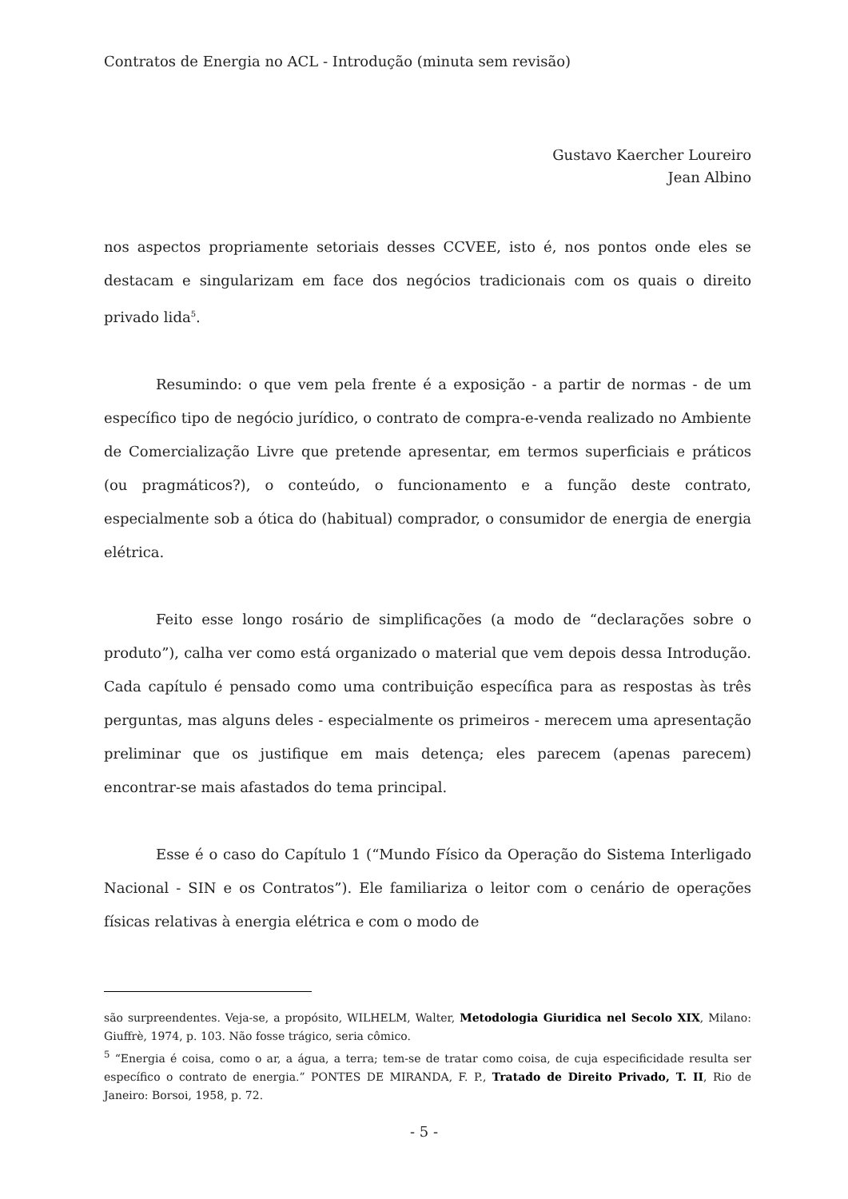Contratos de Energia no ACL - Introdução (minuta sem revisão)
Gustavo Kaercher Loureiro
Jean Albino
nos aspectos propriamente setoriais desses CCVEE, isto é, nos pontos onde eles se destacam e singularizam em face dos negócios tradicionais com os quais o direito privado lida<sup>5</sup>.
Resumindo: o que vem pela frente é a exposição - a partir de normas - de um específico tipo de negócio jurídico, o contrato de compra-e-venda realizado no Ambiente de Comercialização Livre que pretende apresentar, em termos superficiais e práticos (ou pragmáticos?), o conteúdo, o funcionamento e a função deste contrato, especialmente sob a ótica do (habitual) comprador, o consumidor de energia de energia elétrica.
Feito esse longo rosário de simplificações (a modo de “declarações sobre o produto”), calha ver como está organizado o material que vem depois dessa Introdução. Cada capítulo é pensado como uma contribuição específica para as respostas às três perguntas, mas alguns deles - especialmente os primeiros - merecem uma apresentação preliminar que os justifique em mais detença; eles parecem (apenas parecem) encontrar-se mais afastados do tema principal.
Esse é o caso do Capítulo 1 (“Mundo Físico da Operação do Sistema Interligado Nacional - SIN e os Contratos”). Ele familiariza o leitor com o cenário de operações físicas relativas à energia elétrica e com o modo de
são surpreendentes. Veja-se, a propósito, WILHELM, Walter, Metodologia Giuridica nel Secolo XIX, Milano: Giuffrè, 1974, p. 103. Não fosse trágico, seria cômico.
<sup>5</sup> “Energia é coisa, como o ar, a água, a terra; tem-se de tratar como coisa, de cuja especificidade resulta ser específico o contrato de energia.” PONTES DE MIRANDA, F. P., Tratado de Direito Privado, T. II, Rio de Janeiro: Borsoi, 1958, p. 72.
- 5 -